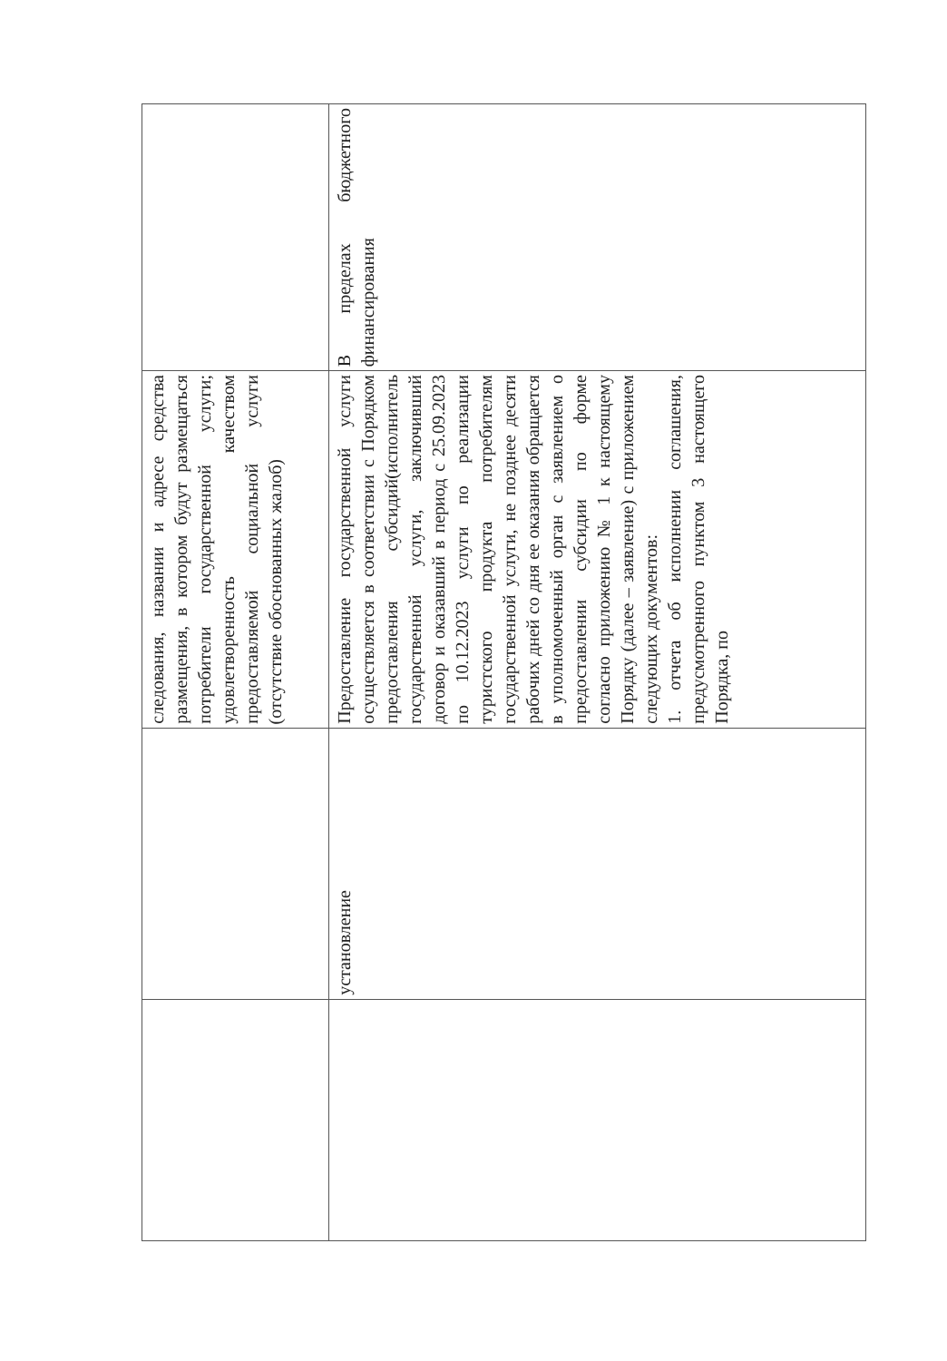| | | следования, названии и адресе средства размещения, в котором будут размещаться потребители государственной услуги; удовлетворенность качеством предоставляемой социальной услуги (отсутствие обоснованных жалоб) | |
| | установление | Предоставление государственной услуги осуществляется в соответствии с Порядком предоставления субсидий(исполнитель государственной услуги, заключивший договор и оказавший в период с 25.09.2023 по 10.12.2023 услуги по реализации туристского продукта потребителям государственной услуги, не позднее десяти рабочих дней со дня ее оказания обращается в уполномоченный орган с заявлением о предоставлении субсидии по форме согласно приложению № 1 к настоящему Порядку (далее – заявление) с приложением следующих документов: 1. отчета об исполнении соглашения, предусмотренного пунктом 3 настоящего Порядка, по | В пределах бюджетного финансирования |